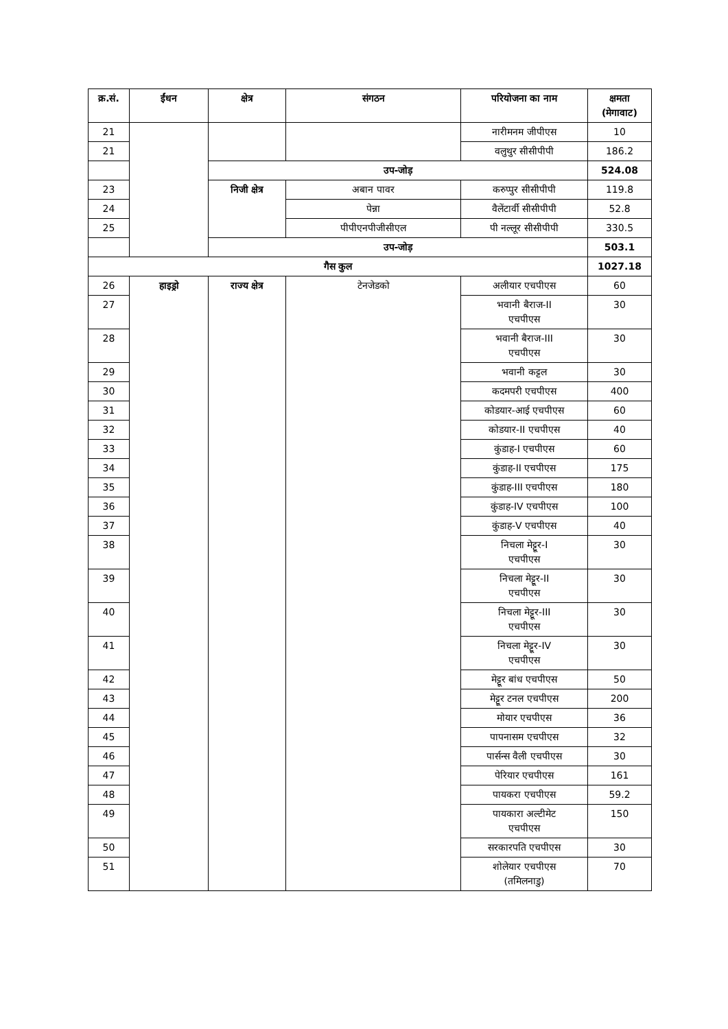| क्र.सं. | ईंधन | क्षेत्र | संगठन | परियोजना का नाम | क्षमता (मेगावाट) |
| --- | --- | --- | --- | --- | --- |
| 21 | | | | नारीमनम जीपीएस | 10 |
| 21 | | | | वलुथुर सीसीपीपी | 186.2 |
| | | उप-जोड़ | | | 524.08 |
| 23 | | निजी क्षेत्र | अबान पावर | करुप्पुर सीसीपीपी | 119.8 |
| 24 | | | पेन्ना | वैलेंटार्वी सीसीपीपी | 52.8 |
| 25 | | | पीपीएनपीजीसीएल | पी नल्लूर सीसीपीपी | 330.5 |
| | | उप-जोड़ | | | 503.1 |
| गैस कुल | | | | | 1027.18 |
| 26 | हाइड्रो | राज्य क्षेत्र | टेनजेडको | अलीयार एचपीएस | 60 |
| 27 | | | | भवानी बैराज-II एचपीएस | 30 |
| 28 | | | | भवानी बैराज-III एचपीएस | 30 |
| 29 | | | | भवानी कट्टल | 30 |
| 30 | | | | कदमपरी एचपीएस | 400 |
| 31 | | | | कोडयार-आई एचपीएस | 60 |
| 32 | | | | कोडयार-II एचपीएस | 40 |
| 33 | | | | कुंडाह-I एचपीएस | 60 |
| 34 | | | | कुंडाह-II एचपीएस | 175 |
| 35 | | | | कुंडाह-III एचपीएस | 180 |
| 36 | | | | कुंडाह-IV एचपीएस | 100 |
| 37 | | | | कुंडाह-V एचपीएस | 40 |
| 38 | | | | निचला मेट्टूर-I एचपीएस | 30 |
| 39 | | | | निचला मेट्टूर-II एचपीएस | 30 |
| 40 | | | | निचला मेट्टूर-III एचपीएस | 30 |
| 41 | | | | निचला मेट्टूर-IV एचपीएस | 30 |
| 42 | | | | मेट्टूर बांध एचपीएस | 50 |
| 43 | | | | मेट्टूर टनल एचपीएस | 200 |
| 44 | | | | मोयार एचपीएस | 36 |
| 45 | | | | पापनासम एचपीएस | 32 |
| 46 | | | | पार्सन्स वैली एचपीएस | 30 |
| 47 | | | | पेरियार एचपीएस | 161 |
| 48 | | | | पायकरा एचपीएस | 59.2 |
| 49 | | | | पायकारा अल्टीमेट एचपीएस | 150 |
| 50 | | | | सरकारपति एचपीएस | 30 |
| 51 | | | | शोलेयार एचपीएस (तमिलनाडु) | 70 |